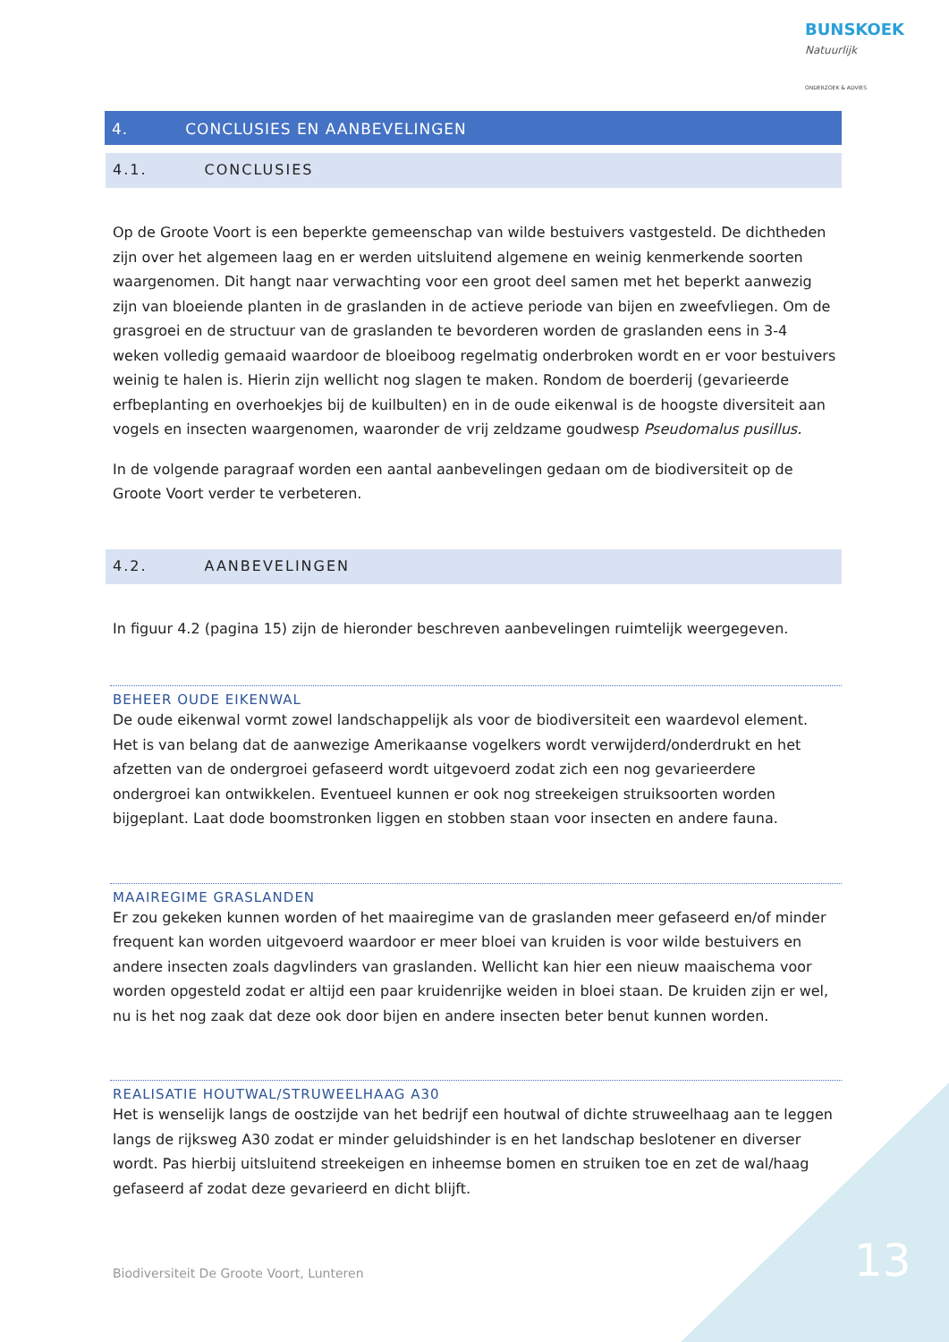BUNSKOEK Natuurlijk
ONDERZOEK & ADVIES
4. CONCLUSIES EN AANBEVELINGEN
4.1. CONCLUSIES
Op de Groote Voort is een beperkte gemeenschap van wilde bestuivers vastgesteld. De dichtheden zijn over het algemeen laag en er werden uitsluitend algemene en weinig kenmerkende soorten waargenomen. Dit hangt naar verwachting voor een groot deel samen met het beperkt aanwezig zijn van bloeiende planten in de graslanden in de actieve periode van bijen en zweefvliegen. Om de grasgroei en de structuur van de graslanden te bevorderen worden de graslanden eens in 3-4 weken volledig gemaaid waardoor de bloeiboog regelmatig onderbroken wordt en er voor bestuivers weinig te halen is. Hierin zijn wellicht nog slagen te maken. Rondom de boerderij (gevarieerde erfbeplanting en overhoekjes bij de kuilbulten) en in de oude eikenwal is de hoogste diversiteit aan vogels en insecten waargenomen, waaronder de vrij zeldzame goudwesp Pseudomalus pusillus.
In de volgende paragraaf worden een aantal aanbevelingen gedaan om de biodiversiteit op de Groote Voort verder te verbeteren.
4.2. AANBEVELINGEN
In figuur 4.2 (pagina 15) zijn de hieronder beschreven aanbevelingen ruimtelijk weergegeven.
BEHEER OUDE EIKENWAL
De oude eikenwal vormt zowel landschappelijk als voor de biodiversiteit een waardevol element. Het is van belang dat de aanwezige Amerikaanse vogelkers wordt verwijderd/onderdrukt en het afzetten van de ondergroei gefaseerd wordt uitgevoerd zodat zich een nog gevarieerdere ondergroei kan ontwikkelen. Eventueel kunnen er ook nog streekeigen struiksoorten worden bijgeplant. Laat dode boomstronken liggen en stobben staan voor insecten en andere fauna.
MAAIREGIME GRASLANDEN
Er zou gekeken kunnen worden of het maairegime van de graslanden meer gefaseerd en/of minder frequent kan worden uitgevoerd waardoor er meer bloei van kruiden is voor wilde bestuivers en andere insecten zoals dagvlinders van graslanden. Wellicht kan hier een nieuw maaischema voor worden opgesteld zodat er altijd een paar kruidenrijke weiden in bloei staan. De kruiden zijn er wel, nu is het nog zaak dat deze ook door bijen en andere insecten beter benut kunnen worden.
REALISATIE HOUTWAL/STRUWEELHAAG A30
Het is wenselijk langs de oostzijde van het bedrijf een houtwal of dichte struweelhaag aan te leggen langs de rijksweg A30 zodat er minder geluidshinder is en het landschap beslotener en diverser wordt. Pas hierbij uitsluitend streekeigen en inheemse bomen en struiken toe en zet de wal/haag gefaseerd af zodat deze gevarieerd en dicht blijft.
Biodiversiteit De Groote Voort, Lunteren
13